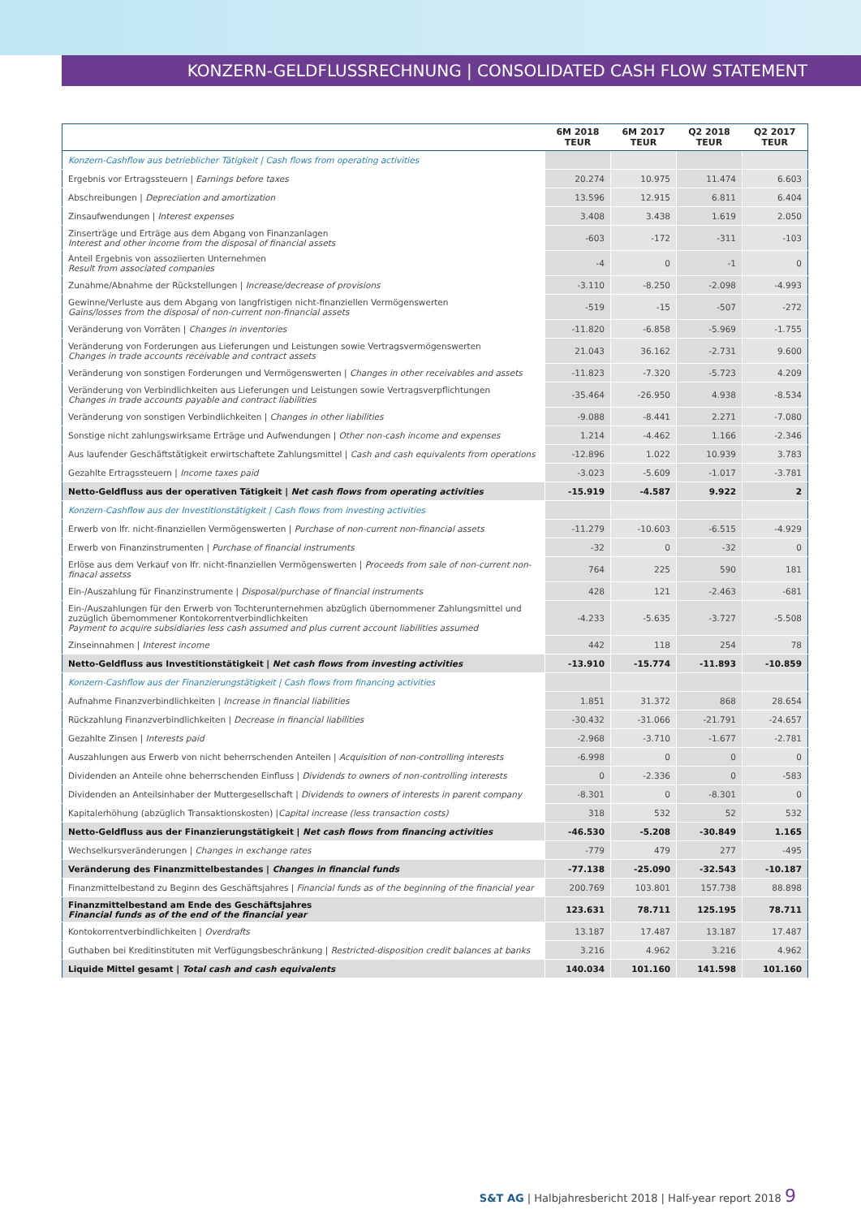KONZERN-GELDFLUSSRECHNUNG | CONSOLIDATED CASH FLOW STATEMENT
| | 6M 2018 TEUR | 6M 2017 TEUR | Q2 2018 TEUR | Q2 2017 TEUR |
| --- | --- | --- | --- | --- |
| Konzern-Cashflow aus betrieblicher Tätigkeit / Cash flows from operating activities | | | | |
| Ergebnis vor Ertragssteuern / Earnings before taxes | 20.274 | 10.975 | 11.474 | 6.603 |
| Abschreibungen / Depreciation and amortization | 13.596 | 12.915 | 6.811 | 6.404 |
| Zinsaufwendungen / Interest expenses | 3.408 | 3.438 | 1.619 | 2.050 |
| Zinserträge und Erträge aus dem Abgang von Finanzanlagen Interest and other income from the disposal of financial assets | -603 | -172 | -311 | -103 |
| Anteil Ergebnis von assoziierten Unternehmen Result from associated companies | -4 | 0 | -1 | 0 |
| Zunahme/Abnahme der Rückstellungen / Increase/decrease of provisions | -3.110 | -8.250 | -2.098 | -4.993 |
| Gewinne/Verluste aus dem Abgang von langfristigen nicht-finanziellen Vermögenswerten Gains/losses from the disposal of non-current non-financial assets | -519 | -15 | -507 | -272 |
| Veränderung von Vorräten / Changes in inventories | -11.820 | -6.858 | -5.969 | -1.755 |
| Veränderung von Forderungen aus Lieferungen und Leistungen sowie Vertragsvermögenswerten Changes in trade accounts receivable and contract assets | 21.043 | 36.162 | -2.731 | 9.600 |
| Veränderung von sonstigen Forderungen und Vermögenswerten / Changes in other receivables and assets | -11.823 | -7.320 | -5.723 | 4.209 |
| Veränderung von Verbindlichkeiten aus Lieferungen und Leistungen sowie Vertragsverpflichtungen Changes in trade accounts payable and contract liabilities | -35.464 | -26.950 | 4.938 | -8.534 |
| Veränderung von sonstigen Verbindlichkeiten / Changes in other liabilities | -9.088 | -8.441 | 2.271 | -7.080 |
| Sonstige nicht zahlungswirksame Erträge und Aufwendungen / Other non-cash income and expenses | 1.214 | -4.462 | 1.166 | -2.346 |
| Aus laufender Geschäftstätigkeit erwirtschaftete Zahlungsmittel / Cash and cash equivalents from operations | -12.896 | 1.022 | 10.939 | 3.783 |
| Gezahlte Ertragssteuern / Income taxes paid | -3.023 | -5.609 | -1.017 | -3.781 |
| Netto-Geldfluss aus der operativen Tätigkeit / Net cash flows from operating activities | -15.919 | -4.587 | 9.922 | 2 |
| Konzern-Cashflow aus der Investitionstätigkeit / Cash flows from investing activities | | | | |
| Erwerb von lfr. nicht-finanziellen Vermögenswerten / Purchase of non-current non-financial assets | -11.279 | -10.603 | -6.515 | -4.929 |
| Erwerb von Finanzinstrumenten / Purchase of financial instruments | -32 | 0 | -32 | 0 |
| Erlöse aus dem Verkauf von lfr. nicht-finanziellen Vermögenswerten / Proceeds from sale of non-current non-finacal assetss | 764 | 225 | 590 | 181 |
| Ein-/Auszahlung für Finanzinstrumente / Disposal/purchase of financial instruments | 428 | 121 | -2.463 | -681 |
| Ein-/Auszahlungen für den Erwerb von Tochterunternehmen abzüglich übernommener Zahlungsmittel und zuzüglich übernommener Kontokorrentverbindlichkeiten Payment to acquire subsidiaries less cash assumed and plus current account liabilities assumed | -4.233 | -5.635 | -3.727 | -5.508 |
| Zinseinnahmen / Interest income | 442 | 118 | 254 | 78 |
| Netto-Geldfluss aus Investitionstätigkeit / Net cash flows from investing activities | -13.910 | -15.774 | -11.893 | -10.859 |
| Konzern-Cashflow aus der Finanzierungstätigkeit / Cash flows from financing activities | | | | |
| Aufnahme Finanzverbindlichkeiten / Increase in financial liabilities | 1.851 | 31.372 | 868 | 28.654 |
| Rückzahlung Finanzverbindlichkeiten / Decrease in financial liabilities | -30.432 | -31.066 | -21.791 | -24.657 |
| Gezahlte Zinsen / Interests paid | -2.968 | -3.710 | -1.677 | -2.781 |
| Auszahlungen aus Erwerb von nicht beherrschenden Anteilen / Acquisition of non-controlling interests | -6.998 | 0 | 0 | 0 |
| Dividenden an Anteile ohne beherrschenden Einfluss / Dividends to owners of non-controlling interests | 0 | -2.336 | 0 | -583 |
| Dividenden an Anteilsinhaber der Muttergesellschaft / Dividends to owners of interests in parent company | -8.301 | 0 | -8.301 | 0 |
| Kapitalerhöhung (abzüglich Transaktionskosten) / Capital increase (less transaction costs) | 318 | 532 | 52 | 532 |
| Netto-Geldfluss aus der Finanzierungstätigkeit / Net cash flows from financing activities | -46.530 | -5.208 | -30.849 | 1.165 |
| Wechselkursveränderungen / Changes in exchange rates | -779 | 479 | 277 | -495 |
| Veränderung des Finanzmittelbestandes / Changes in financial funds | -77.138 | -25.090 | -32.543 | -10.187 |
| Finanzmittelbestand zu Beginn des Geschäftsjahres / Financial funds as of the beginning of the financial year | 200.769 | 103.801 | 157.738 | 88.898 |
| Finanzmittelbestand am Ende des Geschäftsjahres Financial funds as of the end of the financial year | 123.631 | 78.711 | 125.195 | 78.711 |
| Kontokorrentverbindlichkeiten / Overdrafts | 13.187 | 17.487 | 13.187 | 17.487 |
| Guthaben bei Kreditinstituten mit Verfügungsbeschränkung / Restricted-disposition credit balances at banks | 3.216 | 4.962 | 3.216 | 4.962 |
| Liquide Mittel gesamt / Total cash and cash equivalents | 140.034 | 101.160 | 141.598 | 101.160 |
S&T AG | Halbjahresbericht 2018 | Half-year report 2018 9